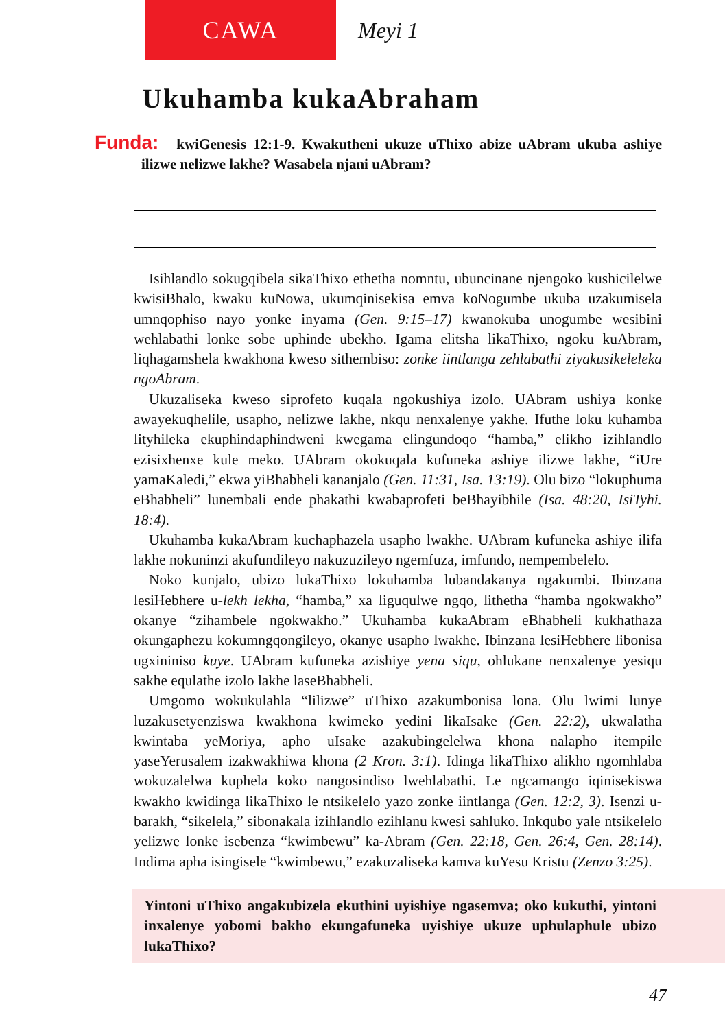CAWA
Meyi 1
Ukuhamba kukaAbraham
Funda: kwiGenesis 12:1-9. Kwakutheni ukuze uThixo abize uAbram ukuba ashiye ilizwe nelizwe lakhe? Wasabela njani uAbram?
Isihlandlo sokugqibela sikaThixo ethetha nomntu, ubuncinane njengoko kushicilelwe kwisiBhalo, kwaku kuNowa, ukumqinisekisa emva koNogumbe ukuba uzakumisela umnqophiso nayo yonke inyama (Gen. 9:15–17) kwanokuba unogumbe wesibini wehlabathi lonke sobe uphinde ubekho. Igama elitsha likaThixo, ngoku kuAbram, liqhagamshela kwakhona kweso sithembiso: zonke iintlanga zehlabathi ziyakusikeleleka ngoAbram.
Ukuzaliseka kweso siprofeto kuqala ngokushiya izolo. UAbram ushiya konke awayekuqhelile, usapho, nelizwe lakhe, nkqu nenxalenye yakhe. Ifuthe loku kuhamba lityhileka ekuphindaphindweni kwegama elingundoqo “hamba,” elikho izihlandlo ezisixhenxe kule meko. UAbram okokuqala kufuneka ashiye ilizwe lakhe, “iUre yamaKaledi,” ekwa yiBhabheli kananjalo (Gen. 11:31, Isa. 13:19). Olu bizo “lokuphuma eBhabheli” lunembali ende phakathi kwabaprofeti beBhayibhile (Isa. 48:20, IsiTyhi. 18:4).
Ukuhamba kukaAbram kuchaphazela usapho lwakhe. UAbram kufuneka ashiye ilifa lakhe nokuninzi akufundileyo nakuzuzileyo ngemfuza, imfundo, nempembelelo.
Noko kunjalo, ubizo lukaThixo lokuhamba lubandakanya ngakumbi. Ibinzana lesiHebhere u-lekh lekha, “hamba,” xa liguqulwe ngqo, lithetha “hamba ngokwakho” okanye “zihambele ngokwakho.” Ukuhamba kukaAbram eBhabheli kukhathaza okungaphezu kokumngqongileyo, okanye usapho lwakhe. Ibinzana lesiHebhere libonisa ugxininiso kuye. UAbram kufuneka azishiye yena siqu, ohlukane nenxalenye yesiqu sakhe equlathe izolo lakhe laseBhabheli.
Umgomo wokukulahla “lilizwe” uThixo azakumbonisa lona. Olu lwimi lunye luzakusetyenziswa kwakhona kwimeko yedini likaIsake (Gen. 22:2), ukwalatha kwintaba yeMoriya, apho uIsake azakubingelelwa khona nalapho itempile yaseYerusalem izakwakhiwa khona (2 Kron. 3:1). Idinga likaThixo alikho ngomhlaba wokuzalelwa kuphela koko nangosindiso lwehlabathi. Le ngcamango iqinisekiswa kwakho kwidinga likaThixo le ntsikelelo yazo zonke iintlanga (Gen. 12:2, 3). Isenzi u-barakh, “sikelela,” sibonakala izihlandlo ezihlanu kwesi sahluko. Inkqubo yale ntsikelelo yelizwe lonke isebenza “kwimbewu” ka-Abram (Gen. 22:18, Gen. 26:4, Gen. 28:14). Indima apha isingisele “kwimbewu,” ezakuzaliseka kamva kuYesu Kristu (Zenzo 3:25).
Yintoni uThixo angakubizela ekuthini uyishiye ngasemva; oko kukuthi, yintoni inxalenye yobomi bakho ekungafuneka uyishiye ukuze uphulaphule ubizo lukaThixo?
47